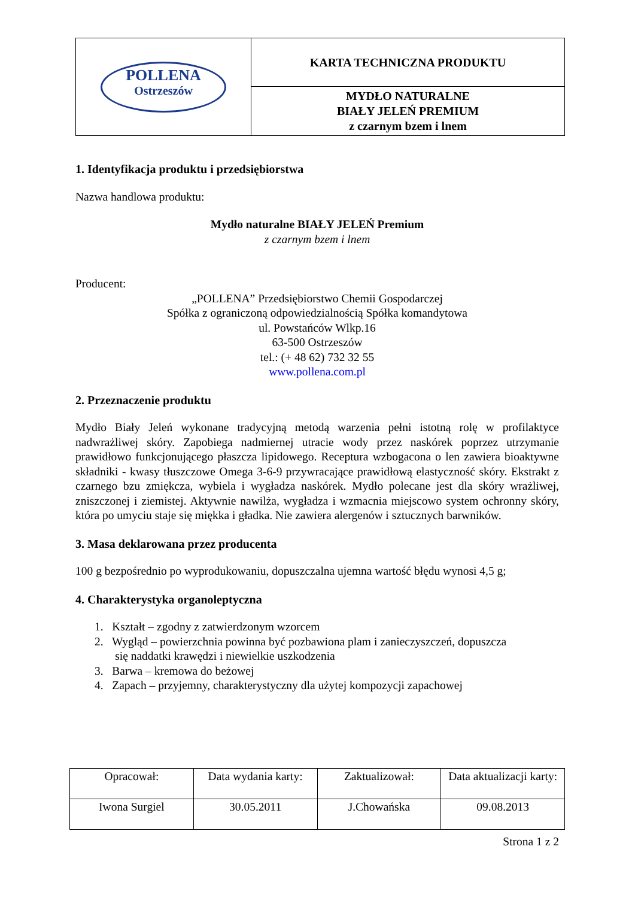| POLLENA Ostrzeszów | KARTA TECHNICZNA PRODUKTU |
| | MYDŁO NATURALNE BIAŁY JELEŃ PREMIUM z czarnym bzem i lnem |
1. Identyfikacja produktu i przedsiębiorstwa
Nazwa handlowa produktu:
Mydło naturalne BIAŁY JELEŃ Premium
z czarnym bzem i lnem
Producent:
„POLLENA” Przedsiębiorstwo Chemii Gospodarczej
Spółka z ograniczoną odpowiedzialnością Spółka komandytowa
ul. Powstańców Wlkp.16
63-500 Ostrzeszów
tel.: (+ 48 62) 732 32 55
www.pollena.com.pl
2. Przeznaczenie produktu
Mydło Biały Jeleń wykonane tradycyjną metodą warzenia pełni istotną rolę w profilaktyce nadwrażliwej skóry. Zapobiega nadmiernej utracie wody przez naskórek poprzez utrzymanie prawidłowo funkcjonującego płaszcza lipidowego. Receptura wzbogacona o len zawiera bioaktywne składniki - kwasy tłuszczowe Omega 3-6-9 przywracające prawidłową elastyczność skóry. Ekstrakt z czarnego bzu zmiękcza, wybiela i wygładza naskórek. Mydło polecane jest dla skóry wrażliwej, zniszczonej i ziemistej. Aktywnie nawilża, wygładza i wzmacnia miejscowo system ochronny skóry, która po umyciu staje się miękka i gładka. Nie zawiera alergenów i sztucznych barwników.
3. Masa deklarowana przez producenta
100 g bezpośrednio po wyprodukowaniu, dopuszczalna ujemna wartość błędu wynosi 4,5 g;
4. Charakterystyka organoleptyczna
1. Kształt – zgodny z zatwierdzonym wzorcem
2. Wygląd – powierzchnia powinna być pozbawiona plam i zanieczyszczeń, dopuszcza
się naddatki krawędzi i niewielkie uszkodzenia
3. Barwa – kremowa do beżowej
4. Zapach – przyjemny, charakterystyczny dla użytej kompozycji zapachowej
| Opracował: | Data wydania karty: | Zaktualizował: | Data aktualizacji karty: |
| Iwona Surgiel | 30.05.2011 | J.Chowańska | 09.08.2013 |
Strona 1 z 2